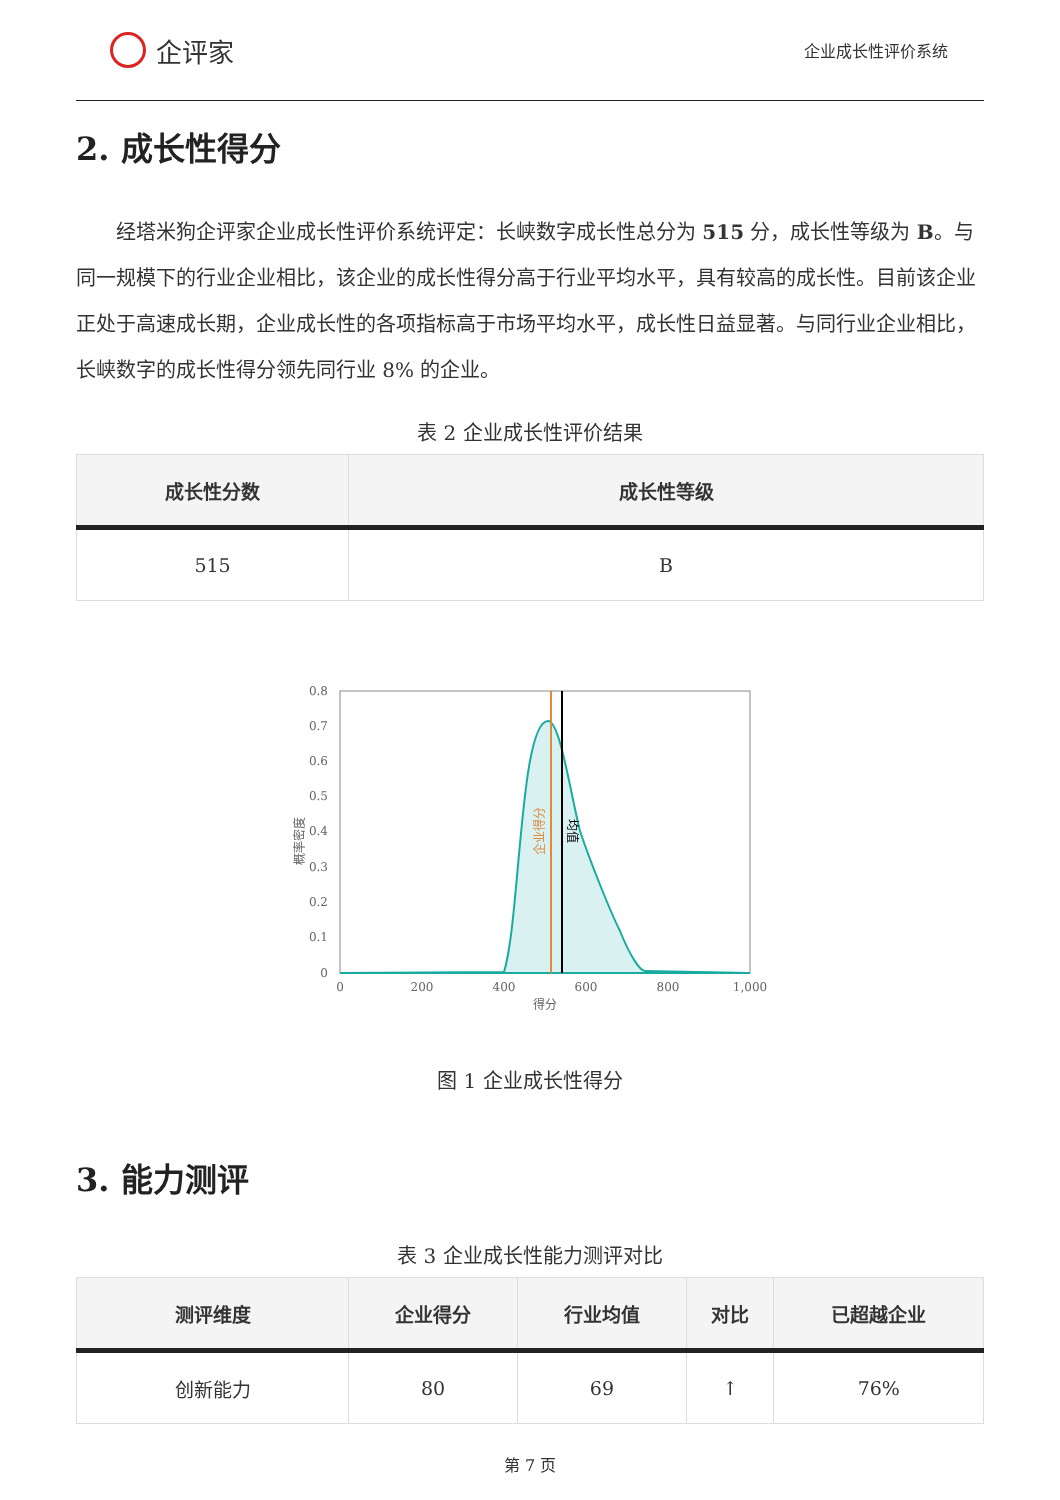企评家
企业成长性评价系统
2. 成长性得分
经塔米狗企评家企业成长性评价系统评定：长峡数字成长性总分为 515 分，成长性等级为 B。与同一规模下的行业企业相比，该企业的成长性得分高于行业平均水平，具有较高的成长性。目前该企业正处于高速成长期，企业成长性的各项指标高于市场平均水平，成长性日益显著。与同行业企业相比，长峡数字的成长性得分领先同行业 8% 的企业。
表 2 企业成长性评价结果
| 成长性分数 | 成长性等级 |
| --- | --- |
| 515 | B |
0.8
0.7
0.6
0.5
0.4
0.3
0.2
0.1
0
0
200
400
600
800
1,000
得分
概率密度
企业得分
均值
图 1 企业成长性得分
3. 能力测评
表 3 企业成长性能力测评对比
| 测评维度 | 企业得分 | 行业均值 | 对比 | 已超越企业 |
| --- | --- | --- | --- | --- |
| 创新能力 | 80 | 69 | ↑ | 76% |
第 7 页